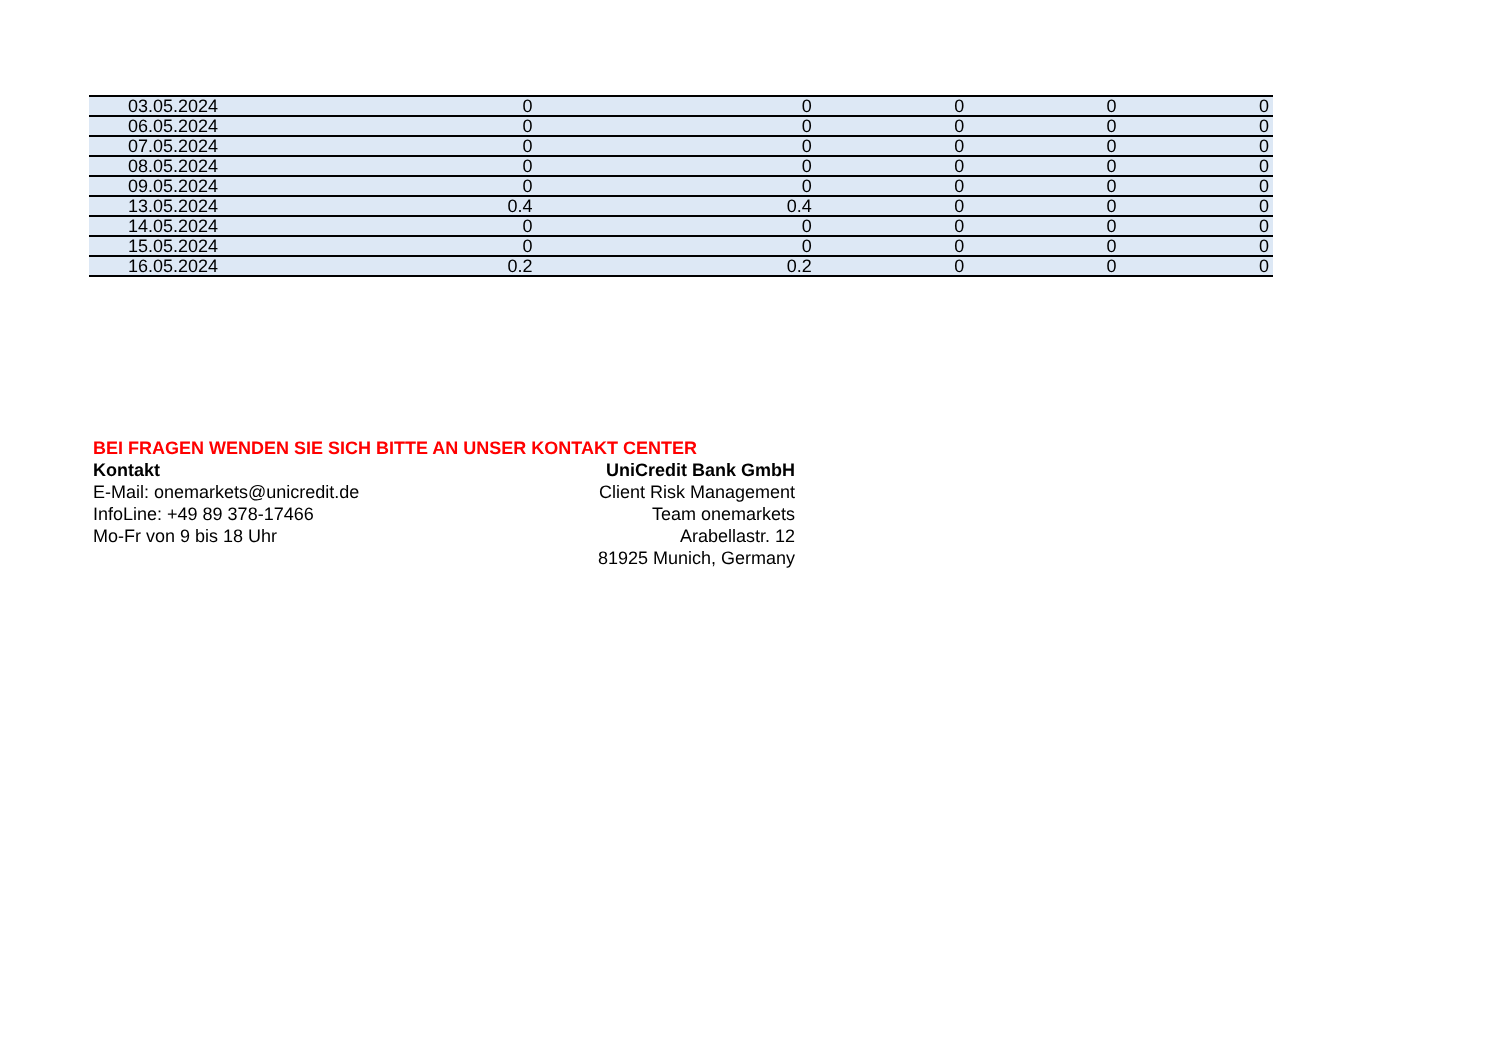| 03.05.2024 | 0 | 0 | 0 | 0 | 0 |
| 06.05.2024 | 0 | 0 | 0 | 0 | 0 |
| 07.05.2024 | 0 | 0 | 0 | 0 | 0 |
| 08.05.2024 | 0 | 0 | 0 | 0 | 0 |
| 09.05.2024 | 0 | 0 | 0 | 0 | 0 |
| 13.05.2024 | 0.4 | 0.4 | 0 | 0 | 0 |
| 14.05.2024 | 0 | 0 | 0 | 0 | 0 |
| 15.05.2024 | 0 | 0 | 0 | 0 | 0 |
| 16.05.2024 | 0.2 | 0.2 | 0 | 0 | 0 |
BEI FRAGEN WENDEN SIE SICH BITTE AN UNSER KONTAKT CENTER
Kontakt UniCredit Bank GmbH
E-Mail: onemarkets@unicredit.de Client Risk Management
InfoLine: +49 89 378-17466 Team onemarkets
Mo-Fr von 9 bis 18 Uhr Arabellastr. 12
81925 Munich, Germany